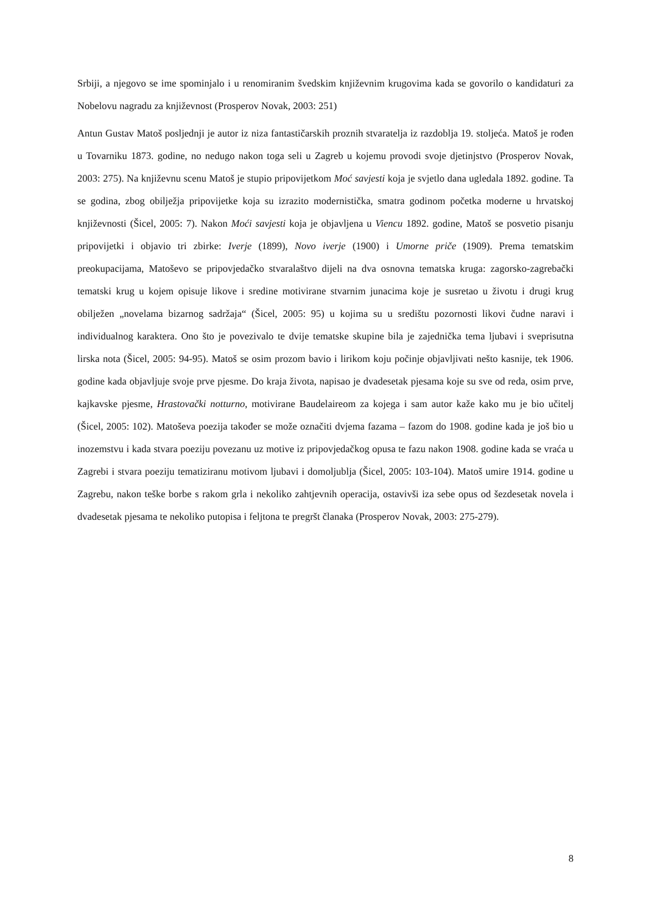Srbiji, a njegovo se ime spominjalo i u renomiranim švedskim književnim krugovima kada se govorilo o kandidaturi za Nobelovu nagradu za književnost (Prosperov Novak, 2003: 251)
Antun Gustav Matoš posljednji je autor iz niza fantastičarskih proznih stvaratelja iz razdoblja 19. stoljeća. Matoš je rođen u Tovarniku 1873. godine, no nedugo nakon toga seli u Zagreb u kojemu provodi svoje djetinjstvo (Prosperov Novak, 2003: 275). Na književnu scenu Matoš je stupio pripovijetkom Moć savjesti koja je svjetlo dana ugledala 1892. godine. Ta se godina, zbog obilježja pripovijetke koja su izrazito modernistička, smatra godinom početka moderne u hrvatskoj književnosti (Šicel, 2005: 7). Nakon Moći savjesti koja je objavljena u Viencu 1892. godine, Matoš se posvetio pisanju pripovijetki i objavio tri zbirke: Iverje (1899), Novo iverje (1900) i Umorne priče (1909). Prema tematskim preokupacijama, Matoševo se pripovjedačko stvaralaštvo dijeli na dva osnovna tematska kruga: zagorsko-zagrebački tematski krug u kojem opisuje likove i sredine motivirane stvarnim junacima koje je susretao u životu i drugi krug obilježen „novelama bizarnog sadržaja“ (Šicel, 2005: 95) u kojima su u središtu pozornosti likovi čudne naravi i individualnog karaktera. Ono što je povezivalo te dvije tematske skupine bila je zajednička tema ljubavi i sveprisutna lirska nota (Šicel, 2005: 94-95). Matoš se osim prozom bavio i lirikom koju počinje objavljivati nešto kasnije, tek 1906. godine kada objavljuje svoje prve pjesme. Do kraja života, napisao je dvadesetak pjesama koje su sve od reda, osim prve, kajkavske pjesme, Hrastovački notturno, motivirane Baudelaireom za kojega i sam autor kaže kako mu je bio učitelj (Šicel, 2005: 102). Matoševa poezija također se može označiti dvjema fazama – fazom do 1908. godine kada je još bio u inozemstvu i kada stvara poeziju povezanu uz motive iz pripovjedačkog opusa te fazu nakon 1908. godine kada se vraća u Zagrebi i stvara poeziju tematiziranu motivom ljubavi i domoljublja (Šicel, 2005: 103-104). Matoš umire 1914. godine u Zagrebu, nakon teške borbe s rakom grla i nekoliko zahtjevnih operacija, ostavivši iza sebe opus od šezdesetak novela i dvadesetak pjesama te nekoliko putopisa i feljtona te pregršt članaka (Prosperov Novak, 2003: 275-279).
8